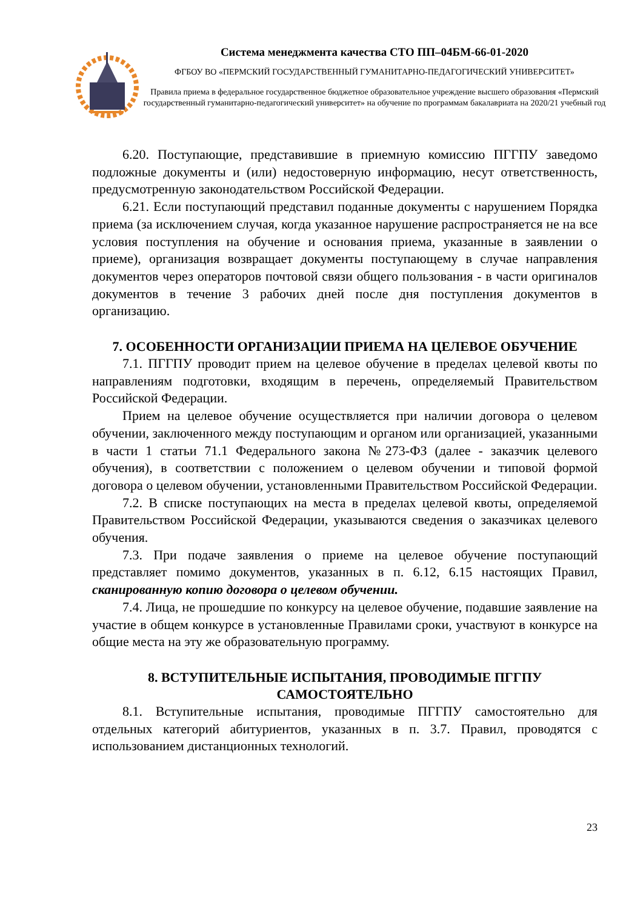Система менеджмента качества СТО ПП–04БМ-66-01-2020
ФГБОУ ВО «ПЕРМСКИЙ ГОСУДАРСТВЕННЫЙ ГУМАНИТАРНО-ПЕДАГОГИЧЕСКИЙ УНИВЕРСИТЕТ»
Правила приема в федеральное государственное бюджетное образовательное учреждение высшего образования «Пермский государственный гуманитарно-педагогический университет» на обучение по программам бакалавриата на 2020/21 учебный год
6.20. Поступающие, представившие в приемную комиссию ПГГПУ заведомо подложные документы и (или) недостоверную информацию, несут ответственность, предусмотренную законодательством Российской Федерации.
6.21. Если поступающий представил поданные документы с нарушением Порядка приема (за исключением случая, когда указанное нарушение распространяется не на все условия поступления на обучение и основания приема, указанные в заявлении о приеме), организация возвращает документы поступающему в случае направления документов через операторов почтовой связи общего пользования - в части оригиналов документов в течение 3 рабочих дней после дня поступления документов в организацию.
7. ОСОБЕННОСТИ ОРГАНИЗАЦИИ ПРИЕМА НА ЦЕЛЕВОЕ ОБУЧЕНИЕ
7.1. ПГГПУ проводит прием на целевое обучение в пределах целевой квоты по направлениям подготовки, входящим в перечень, определяемый Правительством Российской Федерации.
Прием на целевое обучение осуществляется при наличии договора о целевом обучении, заключенного между поступающим и органом или организацией, указанными в части 1 статьи 71.1 Федерального закона №273-ФЗ (далее - заказчик целевого обучения), в соответствии с положением о целевом обучении и типовой формой договора о целевом обучении, установленными Правительством Российской Федерации.
7.2. В списке поступающих на места в пределах целевой квоты, определяемой Правительством Российской Федерации, указываются сведения о заказчиках целевого обучения.
7.3. При подаче заявления о приеме на целевое обучение поступающий представляет помимо документов, указанных в п. 6.12, 6.15 настоящих Правил, сканированную копию договора о целевом обучении.
7.4. Лица, не прошедшие по конкурсу на целевое обучение, подавшие заявление на участие в общем конкурсе в установленные Правилами сроки, участвуют в конкурсе на общие места на эту же образовательную программу.
8. ВСТУПИТЕЛЬНЫЕ ИСПЫТАНИЯ, ПРОВОДИМЫЕ ПГГПУ САМОСТОЯТЕЛЬНО
8.1. Вступительные испытания, проводимые ПГГПУ самостоятельно для отдельных категорий абитуриентов, указанных в п. 3.7. Правил, проводятся с использованием дистанционных технологий.
23